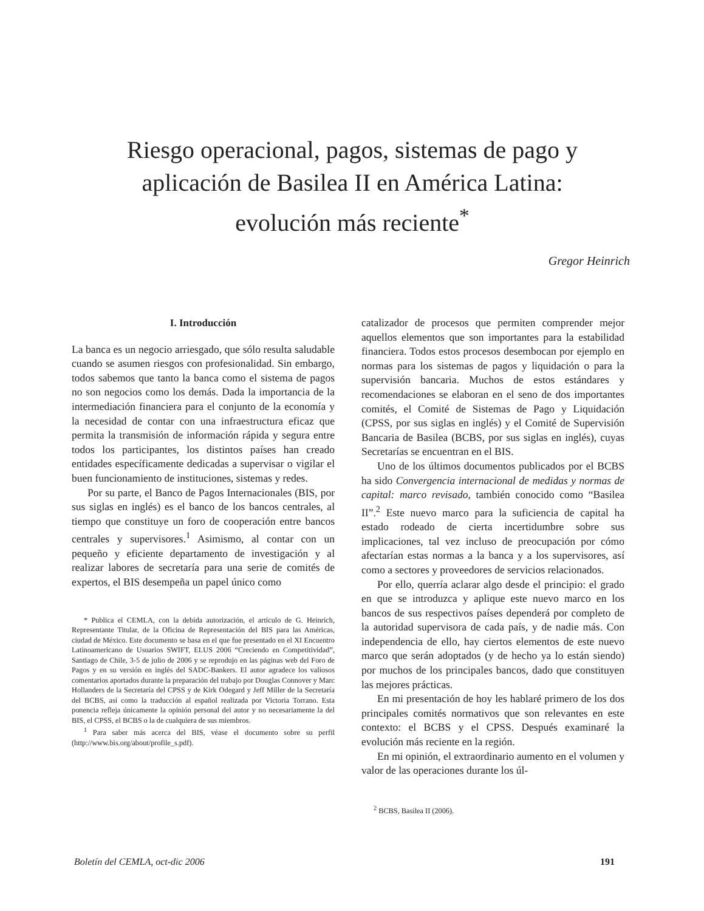Riesgo operacional, pagos, sistemas de pago y aplicación de Basilea II en América Latina: evolución más reciente<sup>*</sup>
Gregor Heinrich
I. Introducción
La banca es un negocio arriesgado, que sólo resulta saludable cuando se asumen riesgos con profesionalidad. Sin embargo, todos sabemos que tanto la banca como el sistema de pagos no son negocios como los demás. Dada la importancia de la intermediación financiera para el conjunto de la economía y la necesidad de contar con una infraestructura eficaz que permita la transmisión de información rápida y segura entre todos los participantes, los distintos países han creado entidades específicamente dedicadas a supervisar o vigilar el buen funcionamiento de instituciones, sistemas y redes.
Por su parte, el Banco de Pagos Internacionales (BIS, por sus siglas en inglés) es el banco de los bancos centrales, al tiempo que constituye un foro de cooperación entre bancos centrales y supervisores.<sup>1</sup> Asimismo, al contar con un pequeño y eficiente departamento de investigación y al realizar labores de secretaría para una serie de comités de expertos, el BIS desempeña un papel único como
* Publica el CEMLA, con la debida autorización, el artículo de G. Heinrich, Representante Titular, de la Oficina de Representación del BIS para las Américas, ciudad de México. Este documento se basa en el que fue presentado en el XI Encuentro Latinoamericano de Usuarios SWIFT, ELUS 2006 “Creciendo en Competitividad”, Santiago de Chile, 3-5 de julio de 2006 y se reprodujo en las páginas web del Foro de Pagos y en su versión en inglés del SADC-Bankers. El autor agradece los valiosos comentarios aportados durante la preparación del trabajo por Douglas Connover y Marc Hollanders de la Secretaría del CPSS y de Kirk Odegard y Jeff Miller de la Secretaría del BCBS, así como la traducción al español realizada por Victoria Torrano. Esta ponencia refleja únicamente la opinión personal del autor y no necesariamente la del BIS, el CPSS, el BCBS o la de cualquiera de sus miembros.
<sup>1</sup> Para saber más acerca del BIS, véase el documento sobre su perfil (http://www.bis.org/about/profile_s.pdf).
catalizador de procesos que permiten comprender mejor aquellos elementos que son importantes para la estabilidad financiera. Todos estos procesos desembocan por ejemplo en normas para los sistemas de pagos y liquidación o para la supervisión bancaria. Muchos de estos estándares y recomendaciones se elaboran en el seno de dos importantes comités, el Comité de Sistemas de Pago y Liquidación (CPSS, por sus siglas en inglés) y el Comité de Supervisión Bancaria de Basilea (BCBS, por sus siglas en inglés), cuyas Secretarías se encuentran en el BIS.
Uno de los últimos documentos publicados por el BCBS ha sido Convergencia internacional de medidas y normas de capital: marco revisado, también conocido como “Basilea II”.<sup>2</sup> Este nuevo marco para la suficiencia de capital ha estado rodeado de cierta incertidumbre sobre sus implicaciones, tal vez incluso de preocupación por cómo afectarían estas normas a la banca y a los supervisores, así como a sectores y proveedores de servicios relacionados.
Por ello, querría aclarar algo desde el principio: el grado en que se introduzca y aplique este nuevo marco en los bancos de sus respectivos países dependerá por completo de la autoridad supervisora de cada país, y de nadie más. Con independencia de ello, hay ciertos elementos de este nuevo marco que serán adoptados (y de hecho ya lo están siendo) por muchos de los principales bancos, dado que constituyen las mejores prácticas.
En mi presentación de hoy les hablaré primero de los dos principales comités normativos que son relevantes en este contexto: el BCBS y el CPSS. Después examinaré la evolución más reciente en la región.
En mi opinión, el extraordinario aumento en el volumen y valor de las operaciones durante los úl-
<sup>2</sup> BCBS, Basilea II (2006).
Boletín del CEMLA, oct-dic 2006 191